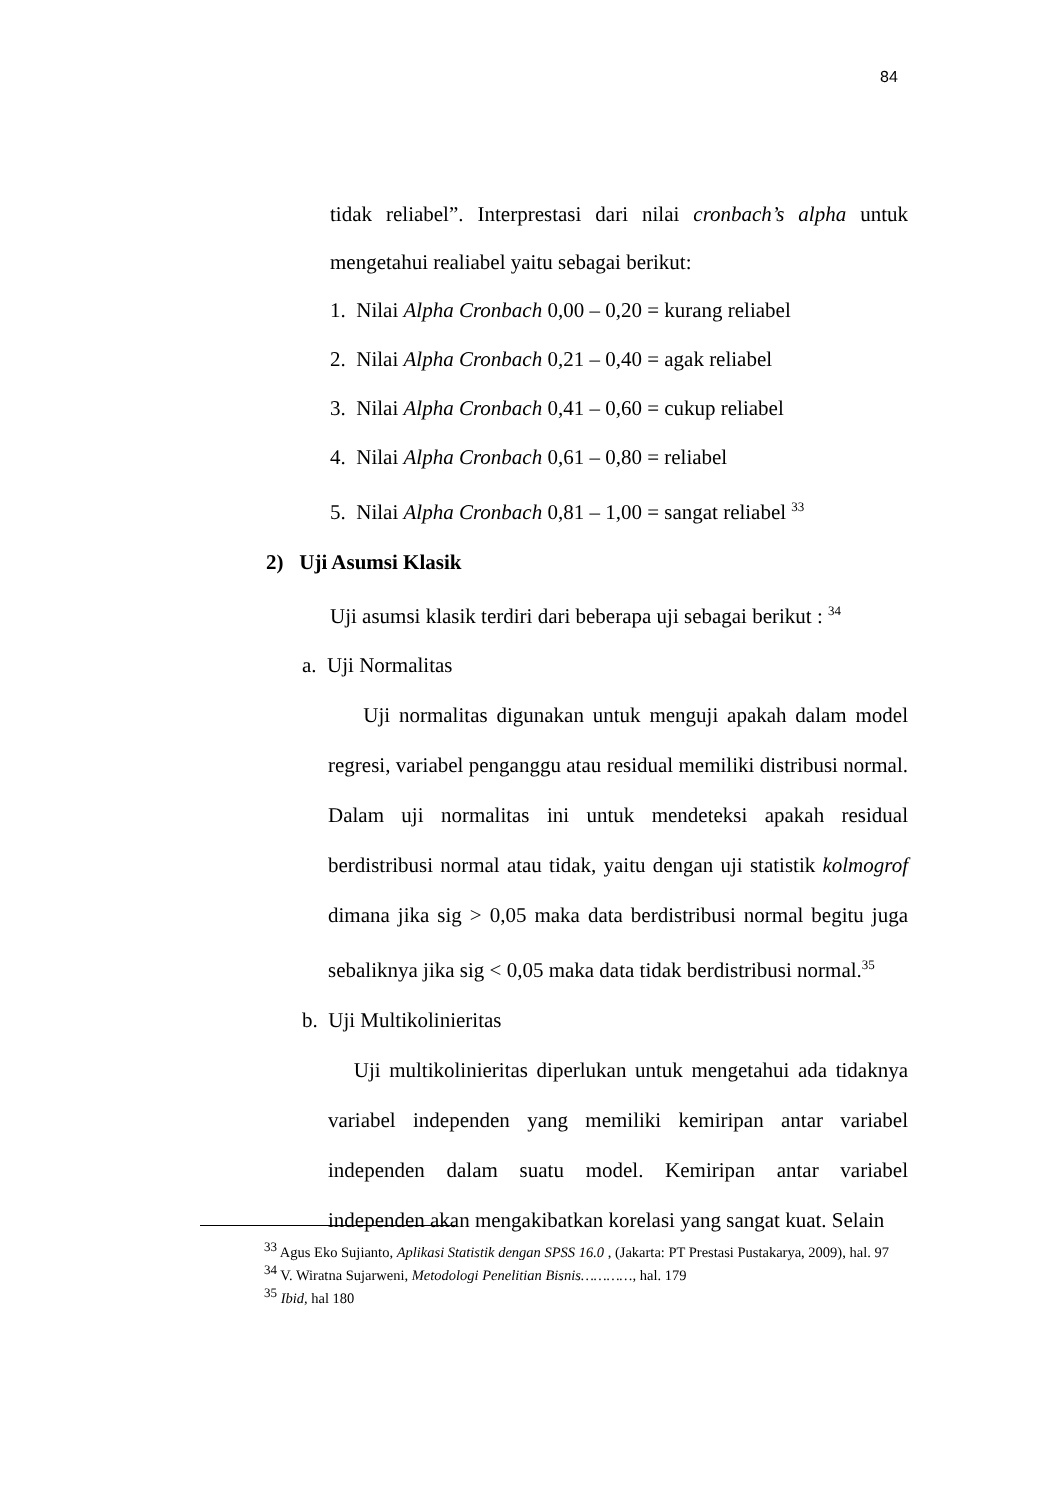84
tidak reliabel”. Interprestasi dari nilai cronbach’s alpha untuk mengetahui realiabel yaitu sebagai berikut:
1. Nilai Alpha Cronbach 0,00 – 0,20 = kurang reliabel
2. Nilai Alpha Cronbach 0,21 – 0,40 = agak reliabel
3. Nilai Alpha Cronbach 0,41 – 0,60 = cukup reliabel
4. Nilai Alpha Cronbach 0,61 – 0,80 = reliabel
5. Nilai Alpha Cronbach 0,81 – 1,00 = sangat reliabel <sup>33</sup>
2) Uji Asumsi Klasik
Uji asumsi klasik terdiri dari beberapa uji sebagai berikut : <sup>34</sup>
a. Uji Normalitas
Uji normalitas digunakan untuk menguji apakah dalam model regresi, variabel penganggu atau residual memiliki distribusi normal. Dalam uji normalitas ini untuk mendeteksi apakah residual berdistribusi normal atau tidak, yaitu dengan uji statistik kolmogrof dimana jika sig > 0,05 maka data berdistribusi normal begitu juga sebaliknya jika sig < 0,05 maka data tidak berdistribusi normal.<sup>35</sup>
b. Uji Multikolinieritas
Uji multikolinieritas diperlukan untuk mengetahui ada tidaknya variabel independen yang memiliki kemiripan antar variabel independen dalam suatu model. Kemiripan antar variabel independen akan mengakibatkan korelasi yang sangat kuat. Selain
<sup>33</sup> Agus Eko Sujianto, Aplikasi Statistik dengan SPSS 16.0 , (Jakarta: PT Prestasi Pustakarya, 2009), hal. 97
<sup>34</sup> V. Wiratna Sujarweni, Metodologi Penelitian Bisnis…………, hal. 179
<sup>35</sup> Ibid, hal 180